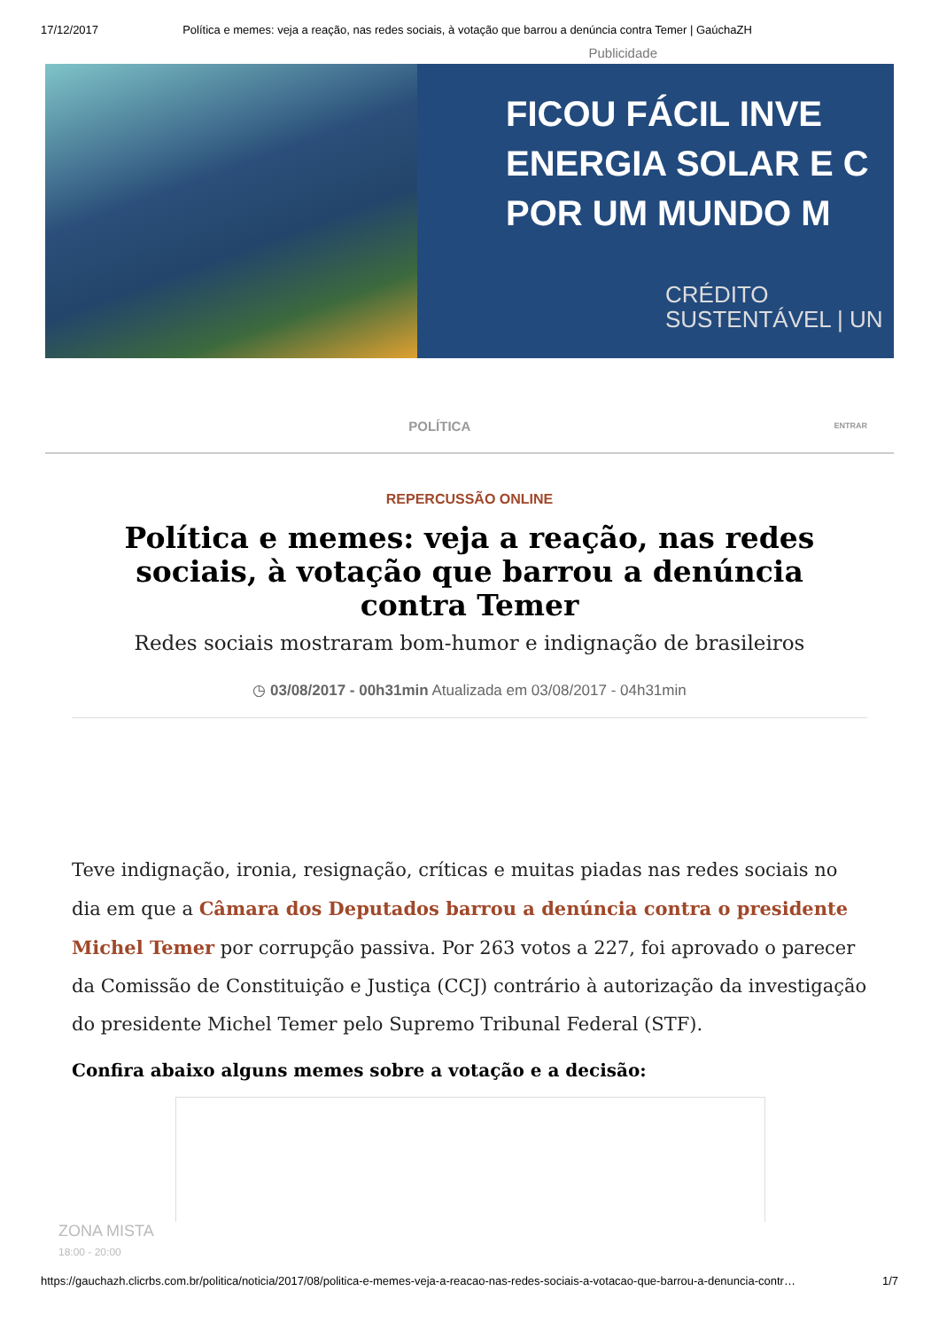17/12/2017 Política e memes: veja a reação, nas redes sociais, à votação que barrou a denúncia contra Temer | GaúchaZH
Publicidade
FICOU FÁCIL INVE
ENERGIA SOLAR E C
POR UM MUNDO M
CRÉDITO
SUSTENTÁVEL | UN
POLÍTICA ENTRAR
REPERCUSSÃO ONLINE
Política e memes: veja a reação, nas redes sociais, à votação que barrou a denúncia contra Temer
Redes sociais mostraram bom-humor e indignação de brasileiros
◷ 03/08/2017 - 00h31min Atualizada em 03/08/2017 - 04h31min
Teve indignação, ironia, resignação, críticas e muitas piadas nas redes sociais no dia em que a Câmara dos Deputados barrou a denúncia contra o presidente Michel Temer por corrupção passiva. Por 263 votos a 227, foi aprovado o parecer da Comissão de Constituição e Justiça (CCJ) contrário à autorização da investigação do presidente Michel Temer pelo Supremo Tribunal Federal (STF).
Confira abaixo alguns memes sobre a votação e a decisão:
ZONA MISTA
18:00 - 20:00
https://gauchazh.clicrbs.com.br/politica/noticia/2017/08/politica-e-memes-veja-a-reacao-nas-redes-sociais-a-votacao-que-barrou-a-denuncia-contr… 1/7